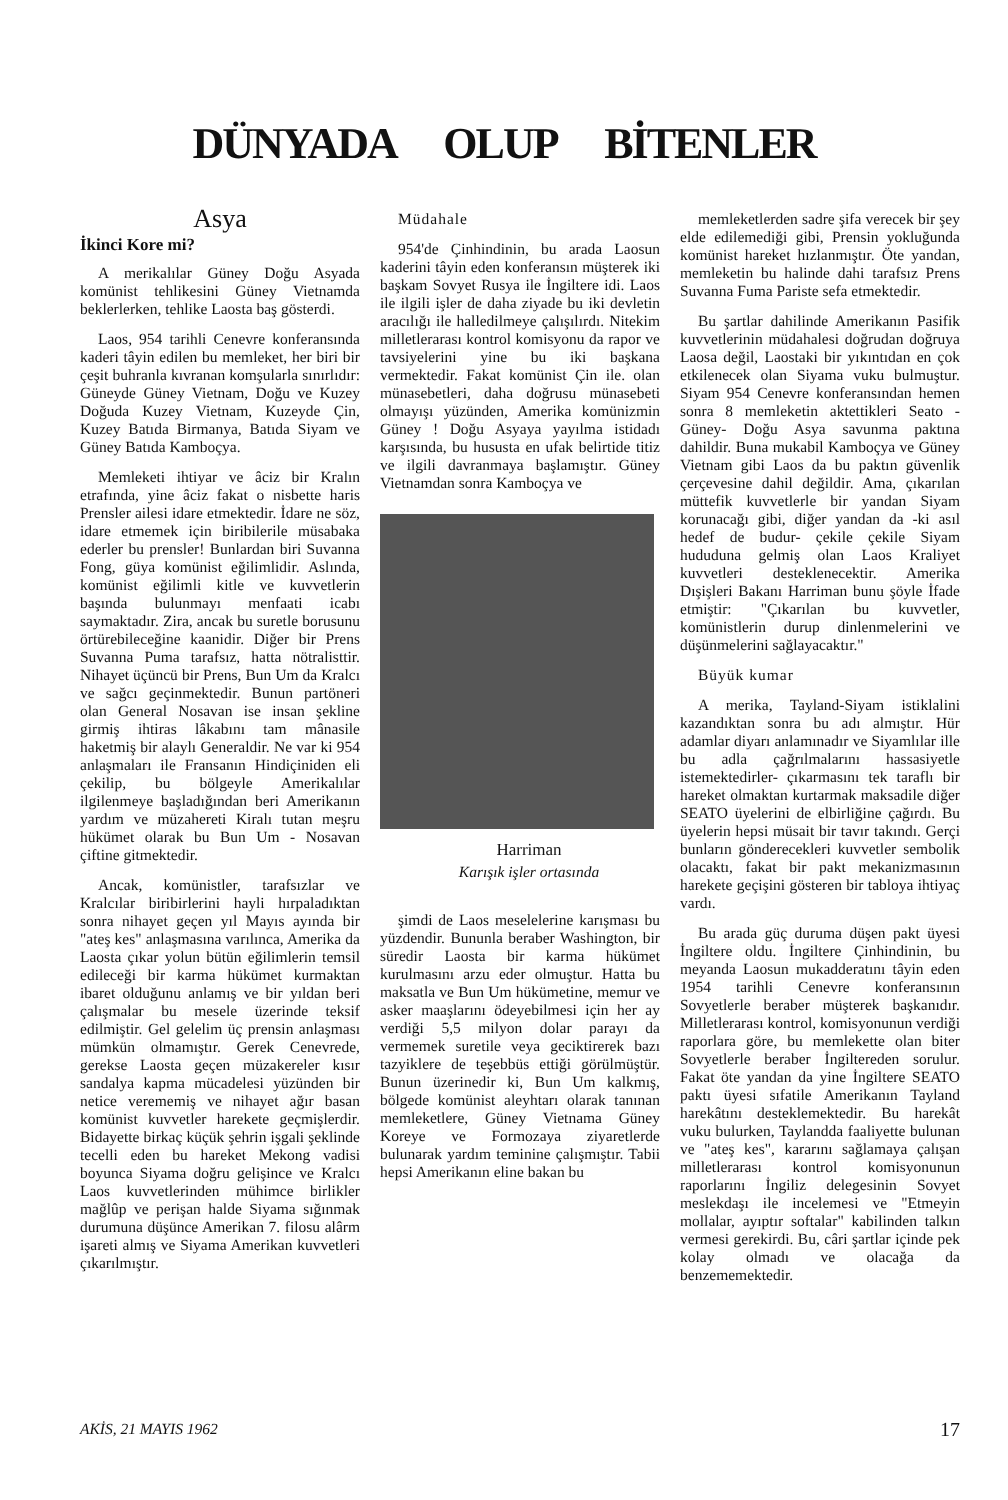DÜNYADA OLUP BİTENLER
Asya
İkinci Kore mi?
A merikalılar Güney Doğu Asyada komünist tehlikesini Güney Vietnamda beklerlerken, tehlike Laosta baş gösterdi.
Laos, 954 tarihli Cenevre konferansında kaderi tâyin edilen bu memleket, her biri bir çeşit buhranla kıvranan komşularla sınırlıdır: Güneyde Güney Vietnam, Doğu ve Kuzey Doğuda Kuzey Vietnam, Kuzeyde Çin, Kuzey Batıda Birmanya, Batıda Siyam ve Güney Batıda Kamboçya.
Memleketi ihtiyar ve âciz bir Kralın etrafında, yine âciz fakat o nisbette haris Prensler ailesi idare etmektedir. İdare ne söz, idare etmemek için biribilerile müsabaka ederler bu prensler! Bunlardan biri Suvanna Fong, güya komünist eğilimlidir. Aslında, komünist eğilimli kitle ve kuvvetlerin başında bulunmayı menfaati icabı saymaktadır. Zira, ancak bu suretle borusunu örtürebileceğine kaanidir. Diğer bir Prens Suvanna Puma tarafsız, hatta nötralisttir. Nihayet üçüncü bir Prens, Bun Um da Kralcı ve sağcı geçinmektedir. Bunun partöneri olan General Nosavan ise insan şekline girmiş ihtiras lâkabını tam mânasile haketmiş bir alaylı Generaldir. Ne var ki 954 anlaşmaları ile Fransanın Hindiçiniden eli çekilip, bu bölgeyle Amerikalılar ilgilenmeye başladığından beri Amerikanın yardım ve müzahereti Kiralı tutan meşru hükümet olarak bu Bun Um - Nosavan çiftine gitmektedir.
Ancak, komünistler, tarafsızlar ve Kralcılar biribirlerini hayli hırpaladıktan sonra nihayet geçen yıl Mayıs ayında bir "ateş kes" anlaşmasına varılınca, Amerika da Laosta çıkar yolun bütün eğilimlerin temsil edileceği bir karma hükümet kurmaktan ibaret olduğunu anlamış ve bir yıldan beri çalışmalar bu mesele üzerinde teksif edilmiştir. Gel gelelim üç prensin anlaşması mümkün olmamıştır. Gerek Cenevrede, gerekse Laosta geçen müzakereler kısır sandalya kapma mücadelesi yüzünden bir netice verememiş ve nihayet ağır basan komünist kuvvetler harekete geçmişlerdir. Bidayette birkaç küçük şehrin işgali şeklinde tecelli eden bu hareket Mekong vadisi boyunca Siyama doğru gelişince ve Kralcı Laos kuvvetlerinden mühimce birlikler mağlûp ve perişan halde Siyama sığınmak durumuna düşünce Amerikan 7. filosu alârm işareti almış ve Siyama Amerikan kuvvetleri çıkarılmıştır.
Müdahale
954'de Çinhindinin, bu arada Laosun kaderini tâyin eden konferansın müşterek iki başkam Sovyet Rusya ile İngiltere idi. Laos ile ilgili işler de daha ziyade bu iki devletin aracılığı ile halledilmeye çalışılırdı. Nitekim milletlerarası kontrol komisyonu da rapor ve tavsiyelerini yine bu iki başkana vermektedir. Fakat komünist Çin ile. olan münasebetleri, daha doğrusu münasebeti olmayışı yüzünden, Amerika komünizmin Güney ! Doğu Asyaya yayılma istidadı karşısında, bu hususta en ufak belirtide titiz ve ilgili davranmaya başlamıştır. Güney Vietnamdan sonra Kamboçya ve
Harriman
Karışık işler ortasında
şimdi de Laos meselelerine karışması bu yüzdendir. Bununla beraber Washington, bir süredir Laosta bir karma hükümet kurulmasını arzu eder olmuştur. Hatta bu maksatla ve Bun Um hükümetine, memur ve asker maaşlarını ödeyebilmesi için her ay verdiği 5,5 milyon dolar parayı da vermemek suretile veya geciktirerek bazı tazyiklere de teşebbüs ettiği görülmüştür. Bunun üzerinedir ki, Bun Um kalkmış, bölgede komünist aleyhtarı olarak tanınan memleketlere, Güney Vietnama Güney Koreye ve Formozaya ziyaretlerde bulunarak yardım teminine çalışmıştır. Tabii hepsi Amerikanın eline bakan bu
memleketlerden sadre şifa verecek bir şey elde edilemediği gibi, Prensin yokluğunda komünist hareket hızlanmıştır. Öte yandan, memleketin bu halinde dahi tarafsız Prens Suvanna Fuma Pariste sefa etmektedir.
Bu şartlar dahilinde Amerikanın Pasifik kuvvetlerinin müdahalesi doğrudan doğruya Laosa değil, Laostaki bir yıkıntıdan en çok etkilenecek olan Siyama vuku bulmuştur. Siyam 954 Cenevre konferansından hemen sonra 8 memleketin aktettikleri Seato - Güney- Doğu Asya savunma paktına dahildir. Buna mukabil Kamboçya ve Güney Vietnam gibi Laos da bu paktın güvenlik çerçevesine dahil değildir. Ama, çıkarılan müttefik kuvvetlerle bir yandan Siyam korunacağı gibi, diğer yandan da -ki asıl hedef de budur- çekile çekile Siyam hududuna gelmiş olan Laos Kraliyet kuvvetleri desteklenecektir. Amerika Dışişleri Bakanı Harriman bunu şöyle İfade etmiştir: "Çıkarılan bu kuvvetler, komünistlerin durup dinlenmelerini ve düşünmelerini sağlayacaktır."
Büyük kumar
A merika, Tayland-Siyam istiklalini kazandıktan sonra bu adı almıştır. Hür adamlar diyarı anlamınadır ve Siyamlılar ille bu adla çağrılmalarını hassasiyetle istemektedirler- çıkarmasını tek taraflı bir hareket olmaktan kurtarmak maksadile diğer SEATO üyelerini de elbirliğine çağırdı. Bu üyelerin hepsi müsait bir tavır takındı. Gerçi bunların gönderecekleri kuvvetler sembolik olacaktı, fakat bir pakt mekanizmasının harekete geçişini gösteren bir tabloya ihtiyaç vardı.
Bu arada güç duruma düşen pakt üyesi İngiltere oldu. İngiltere Çinhindinin, bu meyanda Laosun mukadderatını tâyin eden 1954 tarihli Cenevre konferansının Sovyetlerle beraber müşterek başkanıdır. Milletlerarası kontrol, komisyonunun verdiği raporlara göre, bu memlekette olan biter Sovyetlerle beraber İngiltereden sorulur. Fakat öte yandan da yine İngiltere SEATO paktı üyesi sıfatile Amerikanın Tayland harekâtını desteklemektedir. Bu harekât vuku bulurken, Taylandda faaliyette bulunan ve "ateş kes", kararını sağlamaya çalışan milletlerarası kontrol komisyonunun raporlarını İngiliz delegesinin Sovyet meslekdaşı ile incelemesi ve "Etmeyin mollalar, ayıptır softalar" kabilinden talkın vermesi gerekirdi. Bu, câri şartlar içinde pek kolay olmadı ve olacağa da benzememektedir.
AKİS, 21 MAYIS 1962 17